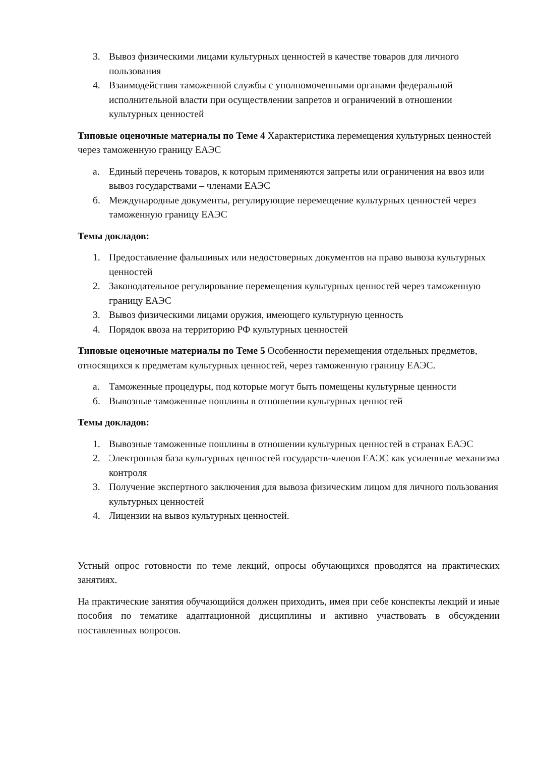3. Вывоз физическими лицами культурных ценностей в качестве товаров для личного пользования
4. Взаимодействия таможенной службы с уполномоченными органами федеральной исполнительной власти при осуществлении запретов и ограничений в отношении культурных ценностей
Типовые оценочные материалы по Теме 4 Характеристика перемещения культурных ценностей через таможенную границу ЕАЭС
а. Единый перечень товаров, к которым применяются запреты или ограничения на ввоз или вывоз государствами – членами ЕАЭС
б. Международные документы, регулирующие перемещение культурных ценностей через таможенную границу ЕАЭС
Темы докладов:
1. Предоставление фальшивых или недостоверных документов на право вывоза культурных ценностей
2. Законодательное регулирование перемещения культурных ценностей через таможенную границу ЕАЭС
3. Вывоз физическими лицами оружия, имеющего культурную ценность
4. Порядок ввоза на территорию РФ культурных ценностей
Типовые оценочные материалы по Теме 5 Особенности перемещения отдельных предметов, относящихся к предметам культурных ценностей, через таможенную границу ЕАЭС.
а. Таможенные процедуры, под которые могут быть помещены культурные ценности
б. Вывозные таможенные пошлины в отношении культурных ценностей
Темы докладов:
1. Вывозные таможенные пошлины в отношении культурных ценностей в странах ЕАЭС
2. Электронная база культурных ценностей государств-членов ЕАЭС как усиленные механизма контроля
3. Получение экспертного заключения для вывоза физическим лицом для личного пользования культурных ценностей
4. Лицензии на вывоз культурных ценностей.
Устный опрос готовности по теме лекций, опросы обучающихся проводятся на практических занятиях.
На практические занятия обучающийся должен приходить, имея при себе конспекты лекций и иные пособия по тематике адаптационной дисциплины и активно участвовать в обсуждении поставленных вопросов.